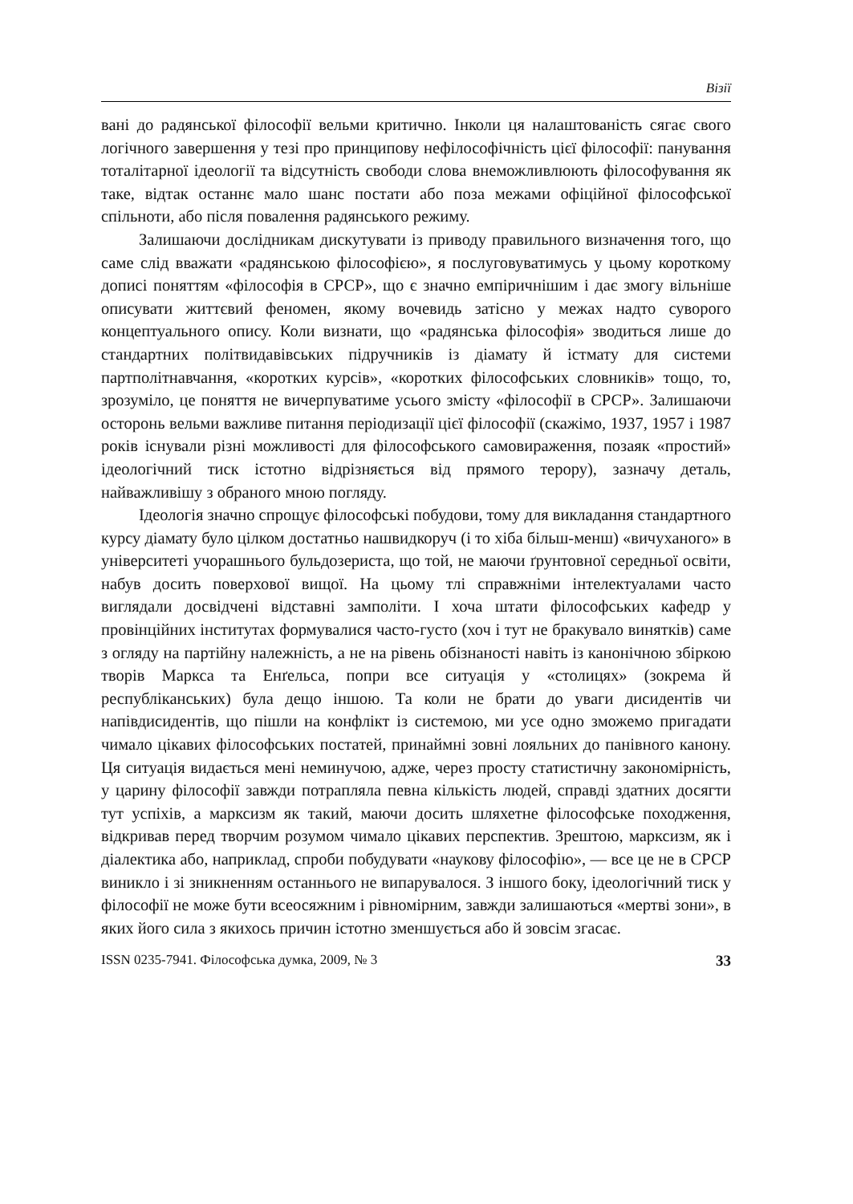Візії
вані до радянської філософії вельми критично. Інколи ця налаштованість сягає свого логічного завершення у тезі про принципову нефілософічність цієї філософії: панування тоталітарної ідеології та відсутність свободи слова внеможливлюють філософування як таке, відтак останнє мало шанс постати або поза межами офіційної філософської спільноти, або після повалення радянського режиму.
Залишаючи дослідникам дискутувати із приводу правильного визначення того, що саме слід вважати «радянською філософією», я послуговуватимусь у цьому короткому дописі поняттям «філософія в СРСР», що є значно емпіричнішим і дає змогу вільніше описувати життєвий феномен, якому вочевидь затісно у межах надто суворого концептуального опису. Коли визнати, що «радянська філософія» зводиться лише до стандартних політвидавівських підручників із діамату й істмату для системи партполітнавчання, «коротких курсів», «коротких філософських словників» тощо, то, зрозуміло, це поняття не вичерпуватиме усього змісту «філософії в СРСР». Залишаючи осторонь вельми важливе питання періодизації цієї філософії (скажімо, 1937, 1957 і 1987 років існували різні можливості для філософського самовираження, позаяк «простий» ідеологічний тиск істотно відрізняється від прямого терору), зазначу деталь, найважливішу з обраного мною погляду.
Ідеологія значно спрощує філософські побудови, тому для викладання стандартного курсу діамату було цілком достатньо нашвидкоруч (і то хіба більш-менш) «вичуханого» в університеті учорашнього бульдозериста, що той, не маючи ґрунтовної середньої освіти, набув досить поверхової вищої. На цьому тлі справжніми інтелектуалами часто виглядали досвідчені відставні замполіти. І хоча штати філософських кафедр у провінційних інститутах формувалися часто-густо (хоч і тут не бракувало винятків) саме з огляду на партійну належність, а не на рівень обізнаності навіть із канонічною збіркою творів Маркса та Енґельса, попри все ситуація у «столицях» (зокрема й республіканських) була дещо іншою. Та коли не брати до уваги дисидентів чи напівдисидентів, що пішли на конфлікт із системою, ми усе одно зможемо пригадати чимало цікавих філософських постатей, принаймні зовні лояльних до панівного канону. Ця ситуація видається мені неминучою, адже, через просту статистичну закономірність, у царину філософії завжди потрапляла певна кількість людей, справді здатних досягти тут успіхів, а марксизм як такий, маючи досить шляхетне філософське походження, відкривав перед творчим розумом чимало цікавих перспектив. Зрештою, марксизм, як і діалектика або, наприклад, спроби побудувати «наукову філософію», — все це не в СРСР виникло і зі зникненням останнього не випарувалося. З іншого боку, ідеологічний тиск у філософії не може бути всеосяжним і рівномірним, завжди залишаються «мертві зони», в яких його сила з якихось причин істотно зменшується або й зовсім згасає.
ISSN 0235-7941. Філософська думка, 2009, № 3 33